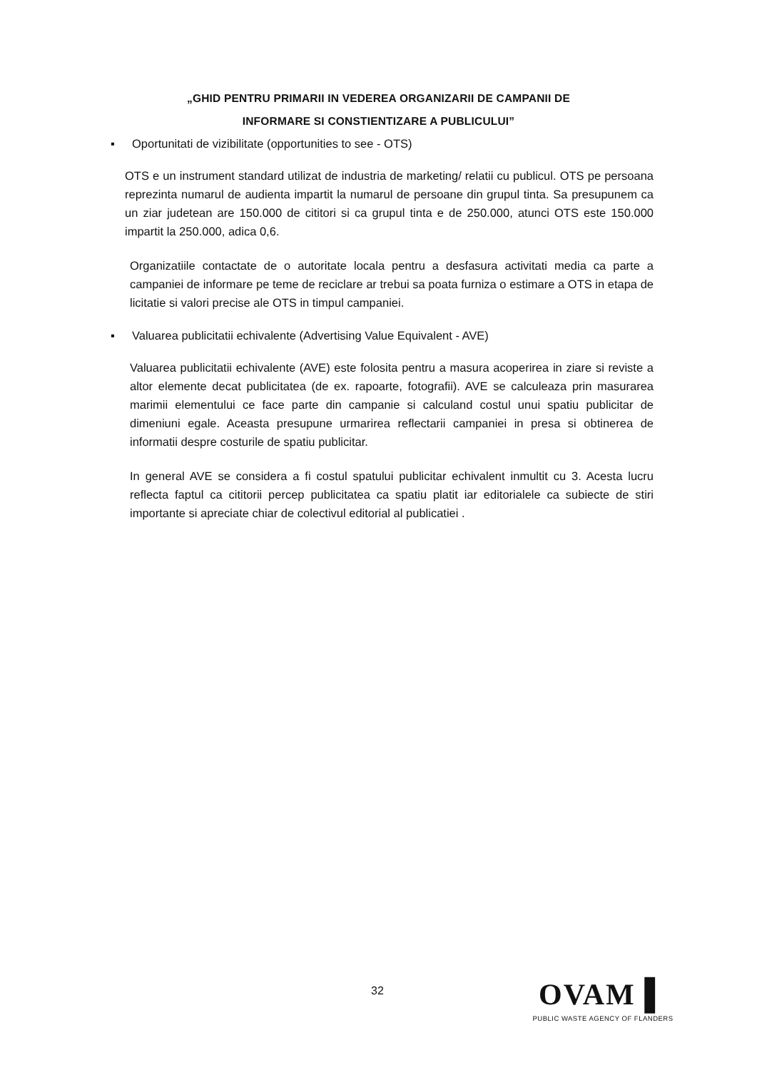„GHID PENTRU PRIMARII IN VEDEREA ORGANIZARII DE CAMPANII DE
INFORMARE SI CONSTIENTIZARE A PUBLICULUI”
▪ Oportunitati de vizibilitate (opportunities to see - OTS)
OTS e un instrument standard utilizat de industria de marketing/ relatii cu publicul. OTS pe persoana reprezinta numarul de audienta impartit la numarul de persoane din grupul tinta. Sa presupunem ca un ziar judetean are 150.000 de cititori si ca grupul tinta e de 250.000, atunci OTS este 150.000 impartit la 250.000, adica 0,6.
Organizatiile contactate de o autoritate locala pentru a desfasura activitati media ca parte a campaniei de informare pe teme de reciclare ar trebui sa poata furniza o estimare a OTS in etapa de licitatie si valori precise ale OTS in timpul campaniei.
▪ Valuarea publicitatii echivalente (Advertising Value Equivalent - AVE)
Valuarea publicitatii echivalente (AVE) este folosita pentru a masura acoperirea in ziare si reviste a altor elemente decat publicitatea (de ex. rapoarte, fotografii). AVE se calculeaza prin masurarea marimii elementului ce face parte din campanie si calculand costul unui spatiu publicitar de dimeniuni egale. Aceasta presupune urmarirea reflectarii campaniei in presa si obtinerea de informatii despre costurile de spatiu publicitar.
In general AVE se considera a fi costul spatului publicitar echivalent inmultit cu 3. Acesta lucru reflecta faptul ca cititorii percep publicitatea ca spatiu platit iar editorialele ca subiecte de stiri importante si apreciate chiar de colectivul editorial al publicatiei .
32
OVAM ▌
PUBLIC WASTE AGENCY OF FLANDERS